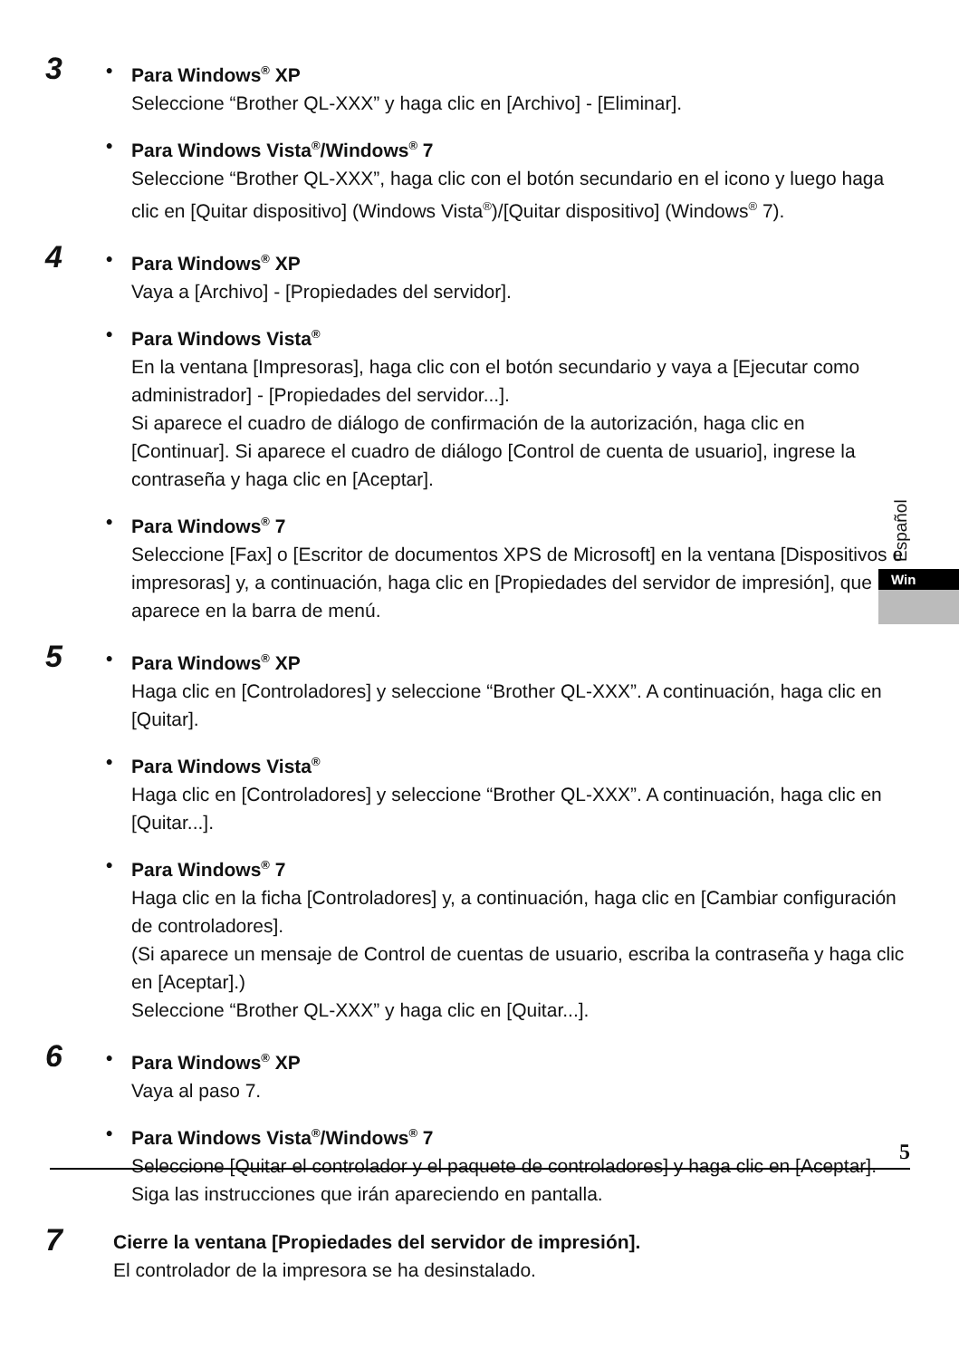3
• Para Windows<sup>®</sup> XP
Seleccione “Brother QL-XXX” y haga clic en [Archivo] - [Eliminar].
• Para Windows Vista<sup>®</sup>/Windows<sup>®</sup> 7
Seleccione “Brother QL-XXX”, haga clic con el botón secundario en el icono y luego haga clic en [Quitar dispositivo] (Windows Vista<sup>®</sup>)/[Quitar dispositivo] (Windows<sup>®</sup> 7).
4
• Para Windows<sup>®</sup> XP
Vaya a [Archivo] - [Propiedades del servidor].
• Para Windows Vista<sup>®</sup>
En la ventana [Impresoras], haga clic con el botón secundario y vaya a [Ejecutar como administrador] - [Propiedades del servidor...].
Si aparece el cuadro de diálogo de confirmación de la autorización, haga clic en [Continuar]. Si aparece el cuadro de diálogo [Control de cuenta de usuario], ingrese la contraseña y haga clic en [Aceptar].
• Para Windows<sup>®</sup> 7
Seleccione [Fax] o [Escritor de documentos XPS de Microsoft] en la ventana [Dispositivos e impresoras] y, a continuación, haga clic en [Propiedades del servidor de impresión], que aparece en la barra de menú.
5
• Para Windows<sup>®</sup> XP
Haga clic en [Controladores] y seleccione “Brother QL-XXX”. A continuación, haga clic en [Quitar].
• Para Windows Vista<sup>®</sup>
Haga clic en [Controladores] y seleccione “Brother QL-XXX”. A continuación, haga clic en [Quitar...].
• Para Windows<sup>®</sup> 7
Haga clic en la ficha [Controladores] y, a continuación, haga clic en [Cambiar configuración de controladores].
(Si aparece un mensaje de Control de cuentas de usuario, escriba la contraseña y haga clic en [Aceptar].)
Seleccione “Brother QL-XXX” y haga clic en [Quitar...].
6
• Para Windows<sup>®</sup> XP
Vaya al paso 7.
• Para Windows Vista<sup>®</sup>/Windows<sup>®</sup> 7
Seleccione [Quitar el controlador y el paquete de controladores] y haga clic en [Aceptar].
Siga las instrucciones que irán apareciendo en pantalla.
7
Cierre la ventana [Propiedades del servidor de impresión].
El controlador de la impresora se ha desinstalado.
Español
Win
5